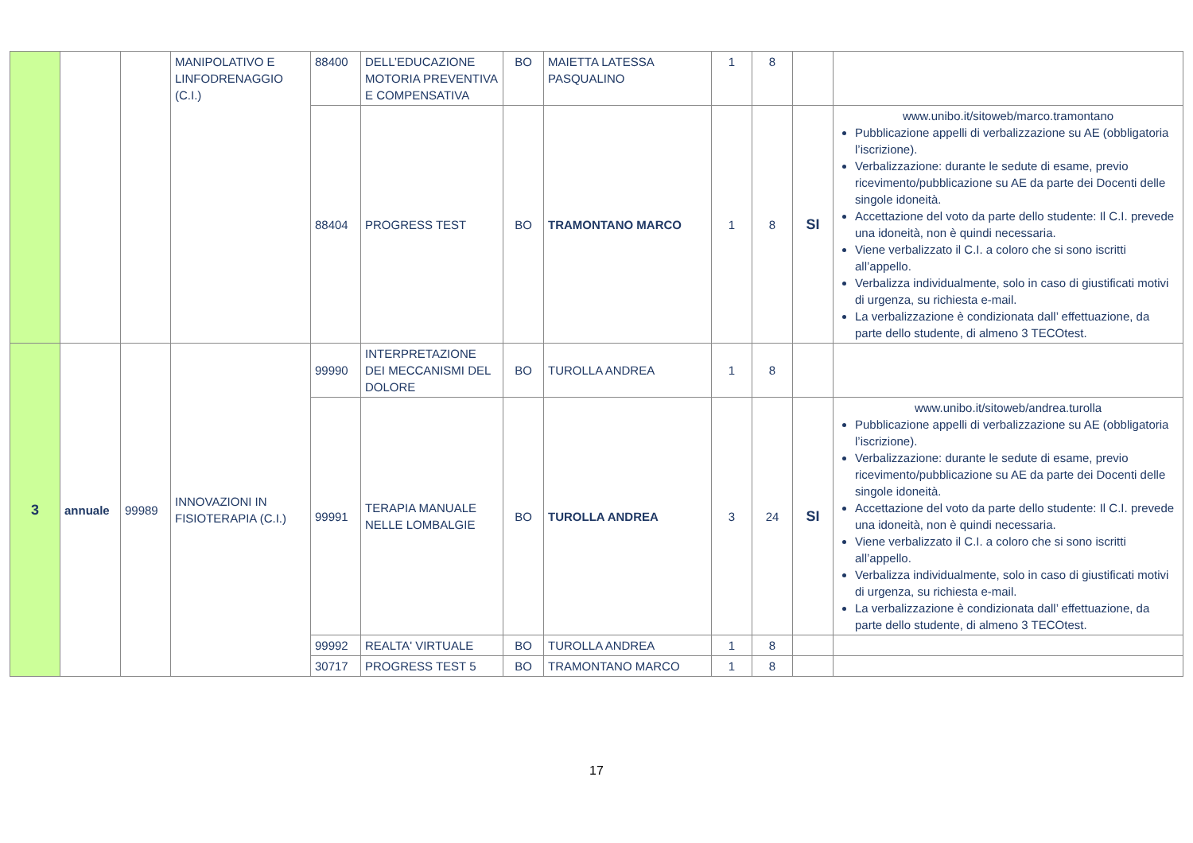| | | | MANIPOLATIVO E LINFODRENAGGIO (C.I.) | 88400 | DELL’EDUCAZIONE MOTORIA PREVENTIVA E COMPENSATIVA | BO | MAIETTA LATESSA PASQUALINO | 1 | 8 | | |
| | | | | 88404 | PROGRESS TEST | BO | TRAMONTANO MARCO | 1 | 8 | SI | www.unibo.it/sitoweb/marco.tramontano Pubblicazione appelli di verbalizzazione su AE (obbligatoria l’iscrizione). Verbalizzazione: durante le sedute di esame, previo ricevimento/pubblicazione su AE da parte dei Docenti delle singole idoneità. Accettazione del voto da parte dello studente: Il C.I. prevede una idoneità, non è quindi necessaria. Viene verbalizzato il C.I. a coloro che si sono iscritti all’appello. Verbalizza individualmente, solo in caso di giustificati motivi di urgenza, su richiesta e-mail. La verbalizzazione è condizionata dall’ effettuazione, da parte dello studente, di almeno 3 TECOtest. |
| 3 | annuale | 99989 | INNOVAZIONI IN FISIOTERAPIA (C.I.) | 99990 | INTERPRETAZIONE DEI MECCANISMI DEL DOLORE | BO | TUROLLA ANDREA | 1 | 8 | | |
| | | | | 99991 | TERAPIA MANUALE NELLE LOMBALGIE | BO | TUROLLA ANDREA | 3 | 24 | SI | www.unibo.it/sitoweb/andrea.turolla Pubblicazione appelli di verbalizzazione su AE (obbligatoria l’iscrizione). Verbalizzazione: durante le sedute di esame, previo ricevimento/pubblicazione su AE da parte dei Docenti delle singole idoneità. Accettazione del voto da parte dello studente: Il C.I. prevede una idoneità, non è quindi necessaria. Viene verbalizzato il C.I. a coloro che si sono iscritti all’appello. Verbalizza individualmente, solo in caso di giustificati motivi di urgenza, su richiesta e-mail. La verbalizzazione è condizionata dall’ effettuazione, da parte dello studente, di almeno 3 TECOtest. |
| | | | | 99992 | REALTA' VIRTUALE | BO | TUROLLA ANDREA | 1 | 8 | | |
| | | | | 30717 | PROGRESS TEST 5 | BO | TRAMONTANO MARCO | 1 | 8 | | |
17